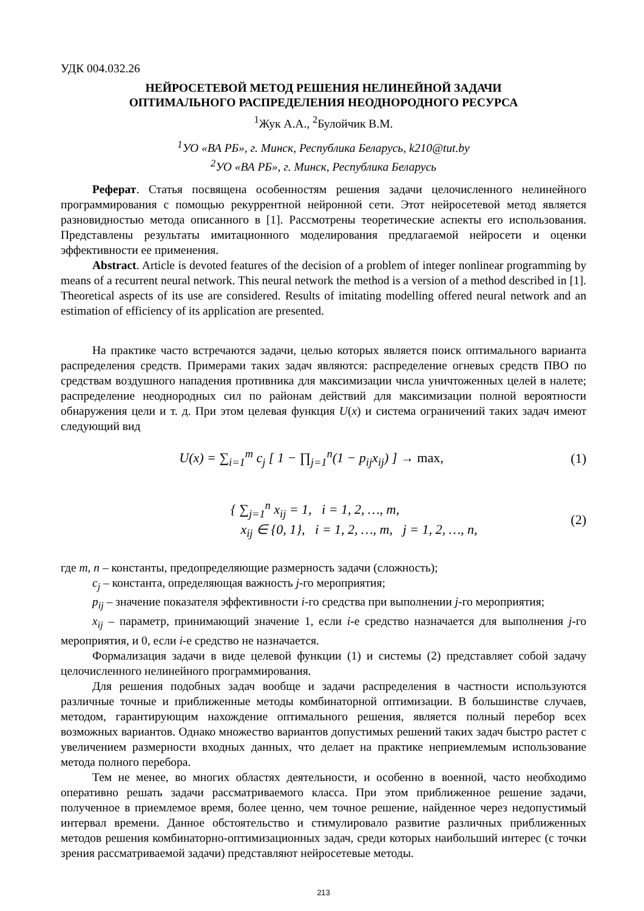УДК 004.032.26
НЕЙРОСЕТЕВОЙ МЕТОД РЕШЕНИЯ НЕЛИНЕЙНОЙ ЗАДАЧИ
ОПТИМАЛЬНОГО РАСПРЕДЕЛЕНИЯ НЕОДНОРОДНОГО РЕСУРСА
<sup>1</sup> Жук А.А., <sup>2</sup>Булойчик В.М.
<sup>1</sup> УО «ВА РБ», г. Минск, Республика Беларусь, k210@tut.by
<sup>2</sup> УО «ВА РБ», г. Минск, Республика Беларусь
Реферат. Статья посвящена особенностям решения задачи целочисленного нелинейного программирования с помощью рекуррентной нейронной сети. Этот нейросетевой метод является разновидностью метода описанного в [1]. Рассмотрены теоретические аспекты его использования. Представлены результаты имитационного моделирования предлагаемой нейросети и оценки эффективности ее применения.
Abstract. Article is devoted features of the decision of a problem of integer nonlinear programming by means of a recurrent neural network. This neural network the method is a version of a method described in [1]. Theoretical aspects of its use are considered. Results of imitating modelling offered neural network and an estimation of efficiency of its application are presented.
На практике часто встречаются задачи, целью которых является поиск оптимального варианта распределения средств. Примерами таких задач являются: распределение огневых средств ПВО по средствам воздушного нападения противника для максимизации числа уничтоженных целей в налете; распределение неоднородных сил по районам действий для максимизации полной вероятности обнаружения цели и т. д. При этом целевая функция U(x) и система ограничений таких задач имеют следующий вид
U(x) = ∑<sub>i=1</sub><sup>m</sup> c<sub>j</sub> [ 1 − ∏<sub>j=1</sub><sup>n</sup>(1 − p<sub>ij</sub>x<sub>ij</sub>) ] → max,
(1)
{ ∑<sub>j=1</sub><sup>n</sup> x<sub>ij</sub> = 1, i = 1, 2, …, m,
x<sub>ij</sub> ∈ {0, 1}, i = 1, 2, …, m, j = 1, 2, …, n,
(2)
где m, n – константы, предопределяющие размерность задачи (сложность);
c<sub>j</sub> – константа, определяющая важность j-го мероприятия;
p<sub>ij</sub> – значение показателя эффективности i-го средства при выполнении j-го мероприятия;
x<sub>ij</sub> – параметр, принимающий значение 1, если i-е средство назначается для выполнения j-го мероприятия, и 0, если i-е средство не назначается.
Формализация задачи в виде целевой функции (1) и системы (2) представляет собой задачу целочисленного нелинейного программирования.
Для решения подобных задач вообще и задачи распределения в частности используются различные точные и приближенные методы комбинаторной оптимизации. В большинстве случаев, методом, гарантирующим нахождение оптимального решения, является полный перебор всех возможных вариантов. Однако множество вариантов допустимых решений таких задач быстро растет с увеличением размерности входных данных, что делает на практике неприемлемым использование метода полного перебора.
Тем не менее, во многих областях деятельности, и особенно в военной, часто необходимо оперативно решать задачи рассматриваемого класса. При этом приближенное решение задачи, полученное в приемлемое время, более ценно, чем точное решение, найденное через недопустимый интервал времени. Данное обстоятельство и стимулировало развитие различных приближенных методов решения комбинаторно-оптимизационных задач, среди которых наибольший интерес (с точки зрения рассматриваемой задачи) представляют нейросетевые методы.
213